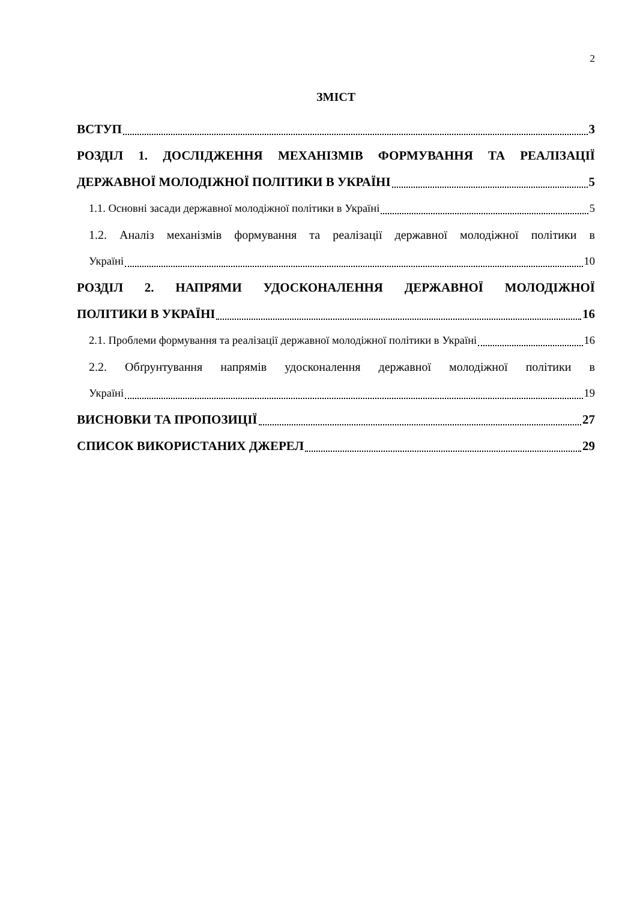2
ЗМІСТ
ВСТУП 3
РОЗДІЛ 1. ДОСЛІДЖЕННЯ МЕХАНІЗМІВ ФОРМУВАННЯ ТА РЕАЛІЗАЦІЇ
ДЕРЖАВНОЇ МОЛОДІЖНОЇ ПОЛІТИКИ В УКРАЇНІ 5
1.1. Основні засади державної молодіжної політики в Україні 5
1.2. Аналіз механізмів формування та реалізації державної молодіжної політики в
Україні 10
РОЗДІЛ 2. НАПРЯМИ УДОСКОНАЛЕННЯ ДЕРЖАВНОЇ МОЛОДІЖНОЇ
ПОЛІТИКИ В УКРАЇНІ 16
2.1. Проблеми формування та реалізації державної молодіжної політики в Україні 16
2.2. Обґрунтування напрямів удосконалення державної молодіжної політики в
Україні 19
ВИСНОВКИ ТА ПРОПОЗИЦІЇ 27
СПИСОК ВИКОРИСТАНИХ ДЖЕРЕЛ 29